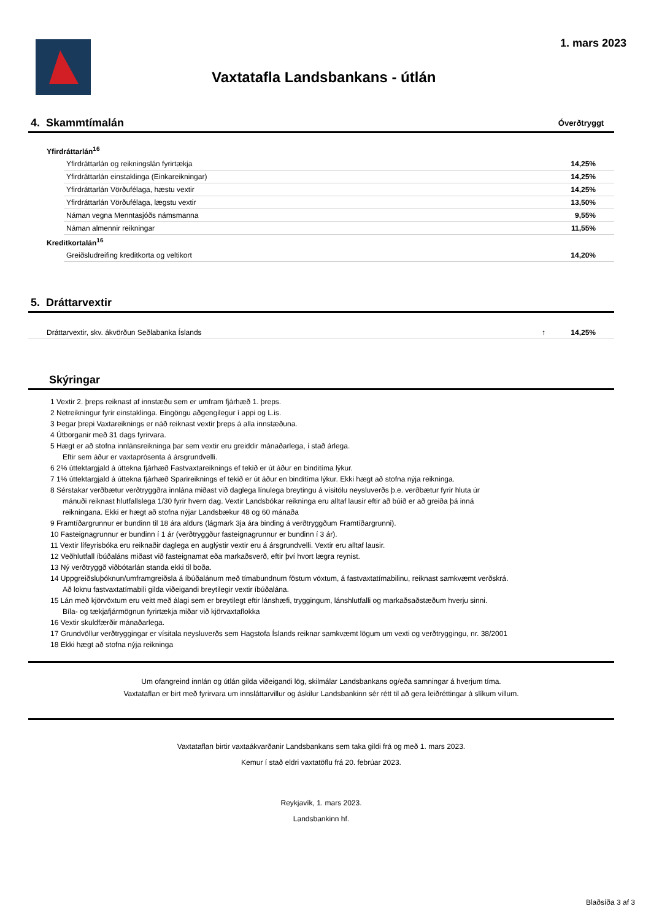1. mars 2023
Vaxtatafla Landsbankans - útlán
| 4. Skammtímalán | | | Óverðtryggt |
| Yfirdráttarlán<sup>16</sup> | | | |
| | Yfirdráttarlán og reikningslán fyrirtækja | | 14,25% |
| | Yfirdráttarlán einstaklinga (Einkareikningar) | | 14,25% |
| | Yfirdráttarlán Vörðufélaga, hæstu vextir | | 14,25% |
| | Yfirdráttarlán Vörðufélaga, lægstu vextir | | 13,50% |
| | Náman vegna Menntasjóðs námsmanna | | 9,55% |
| | Náman almennir reikningar | | 11,55% |
| Kreditkortalán<sup>16</sup> | | | |
| | Greiðsludreifing kreditkorta og veltikort | | 14,20% |
| 5. Dráttarvextir | | | |
| Dráttarvextir, skv. ákvörðun Seðlabanka Íslands | | ↑ | 14,25% |
| Skýringar | | | |
1 Vextir 2. þreps reiknast af innstæðu sem er umfram fjárhæð 1. þreps.
2 Netreikningur fyrir einstaklinga. Eingöngu aðgengilegur í appi og L.is.
3 Þegar þrepi Vaxtareiknings er náð reiknast vextir þreps á alla innstæðuna.
4 Útborganir með 31 dags fyrirvara.
5 Hægt er að stofna innlánsreikninga þar sem vextir eru greiddir mánaðarlega, í stað árlega.
Eftir sem áður er vaxtaprósenta á ársgrundvelli.
6 2% úttektargjald á úttekna fjárhæð Fastvaxtareiknings ef tekið er út áður en binditíma lýkur.
7 1% úttektargjald á úttekna fjárhæð Sparireiknings ef tekið er út áður en binditíma lýkur. Ekki hægt að stofna nýja reikninga.
8 Sérstakar verðbætur verðtryggðra innlána miðast við daglega línulega breytingu á vísitölu neysluverðs þ.e. verðbætur fyrir hluta úr
mánuði reiknast hlutfallslega 1/30 fyrir hvern dag. Vextir Landsbókar reikninga eru alltaf lausir eftir að búið er að greiða þá inná
reikningana. Ekki er hægt að stofna nýjar Landsbækur 48 og 60 mánaða
9 Framtíðargrunnur er bundinn til 18 ára aldurs (lágmark 3ja ára binding á verðtryggðum Framtíðargrunni).
10 Fasteignagrunnur er bundinn í 1 ár (verðtryggður fasteignagrunnur er bundinn í 3 ár).
11 Vextir lífeyrisbóka eru reiknaðir daglega en auglýstir vextir eru á ársgrundvelli. Vextir eru alltaf lausir.
12 Veðhlutfall íbúðaláns miðast við fasteignamat eða markaðsverð, eftir því hvort lægra reynist.
13 Ný verðtryggð viðbótarlán standa ekki til boða.
14 Uppgreiðsluþóknun/umframgreiðsla á íbúðalánum með tímabundnum föstum vöxtum, á fastvaxtatímabilinu, reiknast samkvæmt verðskrá.
Að loknu fastvaxtatímabili gilda viðeigandi breytilegir vextir íbúðalána.
15 Lán með kjörvöxtum eru veitt með álagi sem er breytilegt eftir lánshæfi, tryggingum, lánshlutfalli og markaðsaðstæðum hverju sinni.
Bíla- og tækjafjármögnun fyrirtækja miðar við kjörvaxtaflokka
16 Vextir skuldfærðir mánaðarlega.
17 Grundvöllur verðtryggingar er vísitala neysluverðs sem Hagstofa Íslands reiknar samkvæmt lögum um vexti og verðtryggingu, nr. 38/2001
18 Ekki hægt að stofna nýja reikninga
Um ofangreind innlán og útlán gilda viðeigandi lög, skilmálar Landsbankans og/eða samningar á hverjum tíma.
Vaxtataflan er birt með fyrirvara um innsláttarvillur og áskilur Landsbankinn sér rétt til að gera leiðréttingar á slíkum villum.
Vaxtataflan birtir vaxtaákvarðanir Landsbankans sem taka gildi frá og með 1. mars 2023.
Kemur í stað eldri vaxtatöflu frá 20. febrúar 2023.
Reykjavík, 1. mars 2023.
Landsbankinn hf.
Blaðsíða 3 af 3